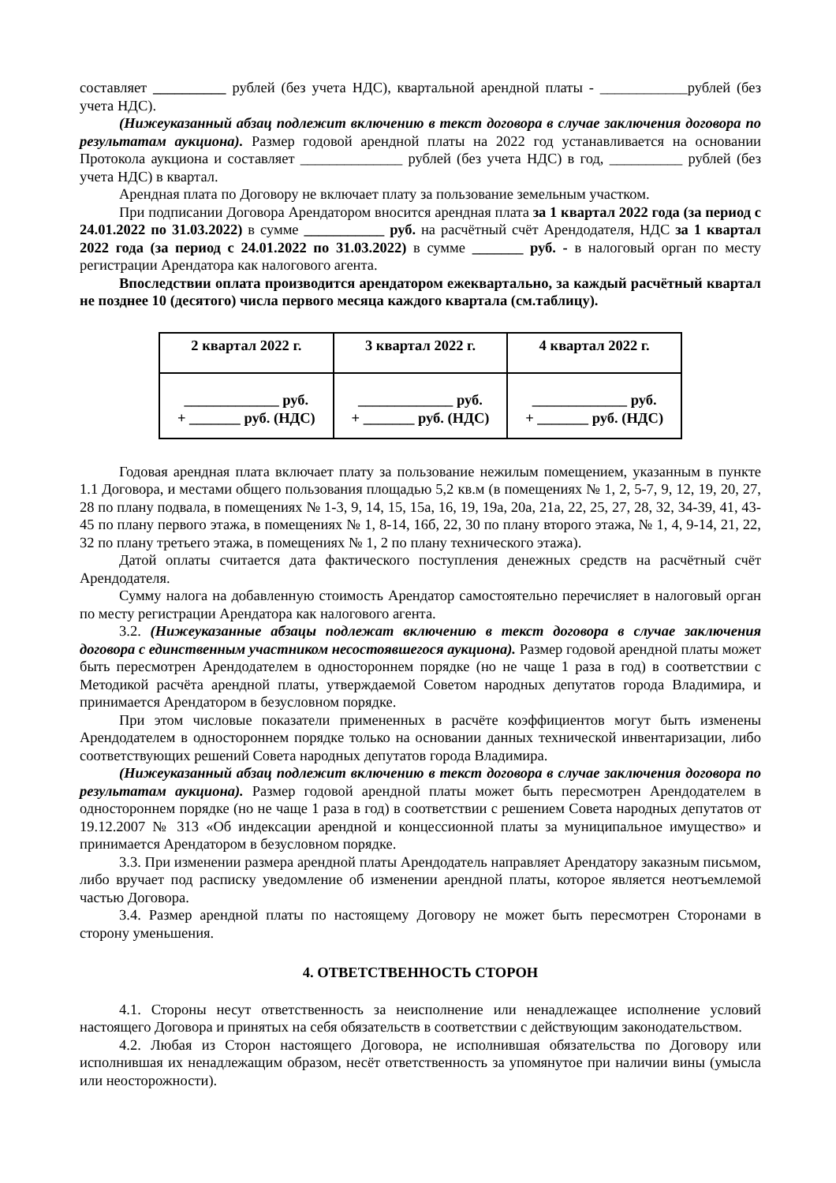составляет __________ рублей (без учета НДС), квартальной арендной платы - ____________рублей (без учета НДС).
(Нижеуказанный абзац подлежит включению в текст договора в случае заключения договора по результатам аукциона). Размер годовой арендной платы на 2022 год устанавливается на основании Протокола аукциона и составляет ______________ рублей (без учета НДС) в год, __________ рублей (без учета НДС) в квартал.
Арендная плата по Договору не включает плату за пользование земельным участком.
При подписании Договора Арендатором вносится арендная плата за 1 квартал 2022 года (за период с 24.01.2022 по 31.03.2022) в сумме ___________ руб. на расчётный счёт Арендодателя, НДС за 1 квартал 2022 года (за период с 24.01.2022 по 31.03.2022) в сумме _______ руб. - в налоговый орган по месту регистрации Арендатора как налогового агента.
Впоследствии оплата производится арендатором ежеквартально, за каждый расчётный квартал не позднее 10 (десятого) числа первого месяца каждого квартала (см.таблицу).
| 2 квартал 2022 г. | 3 квартал 2022 г. | 4 квартал 2022 г. |
| --- | --- | --- |
| _____________ руб. + _______ руб. (НДС) | _____________ руб. + _______ руб. (НДС) | _____________ руб. + _______ руб. (НДС) |
Годовая арендная плата включает плату за пользование нежилым помещением, указанным в пункте 1.1 Договора, и местами общего пользования площадью 5,2 кв.м (в помещениях № 1, 2, 5-7, 9, 12, 19, 20, 27, 28 по плану подвала, в помещениях № 1-3, 9, 14, 15, 15а, 16, 19, 19а, 20а, 21а, 22, 25, 27, 28, 32, 34-39, 41, 43-45 по плану первого этажа, в помещениях № 1, 8-14, 16б, 22, 30 по плану второго этажа, № 1, 4, 9-14, 21, 22, 32 по плану третьего этажа, в помещениях № 1, 2 по плану технического этажа).
Датой оплаты считается дата фактического поступления денежных средств на расчётный счёт Арендодателя.
Сумму налога на добавленную стоимость Арендатор самостоятельно перечисляет в налоговый орган по месту регистрации Арендатора как налогового агента.
3.2. (Нижеуказанные абзацы подлежат включению в текст договора в случае заключения договора с единственным участником несостоявшегося аукциона). Размер годовой арендной платы может быть пересмотрен Арендодателем в одностороннем порядке (но не чаще 1 раза в год) в соответствии с Методикой расчёта арендной платы, утверждаемой Советом народных депутатов города Владимира, и принимается Арендатором в безусловном порядке.
При этом числовые показатели примененных в расчёте коэффициентов могут быть изменены Арендодателем в одностороннем порядке только на основании данных технической инвентаризации, либо соответствующих решений Совета народных депутатов города Владимира.
(Нижеуказанный абзац подлежит включению в текст договора в случае заключения договора по результатам аукциона). Размер годовой арендной платы может быть пересмотрен Арендодателем в одностороннем порядке (но не чаще 1 раза в год) в соответствии с решением Совета народных депутатов от 19.12.2007 № 313 «Об индексации арендной и концессионной платы за муниципальное имущество» и принимается Арендатором в безусловном порядке.
3.3. При изменении размера арендной платы Арендодатель направляет Арендатору заказным письмом, либо вручает под расписку уведомление об изменении арендной платы, которое является неотъемлемой частью Договора.
3.4. Размер арендной платы по настоящему Договору не может быть пересмотрен Сторонами в сторону уменьшения.
4. ОТВЕТСТВЕННОСТЬ СТОРОН
4.1. Стороны несут ответственность за неисполнение или ненадлежащее исполнение условий настоящего Договора и принятых на себя обязательств в соответствии с действующим законодательством.
4.2. Любая из Сторон настоящего Договора, не исполнившая обязательства по Договору или исполнившая их ненадлежащим образом, несёт ответственность за упомянутое при наличии вины (умысла или неосторожности).